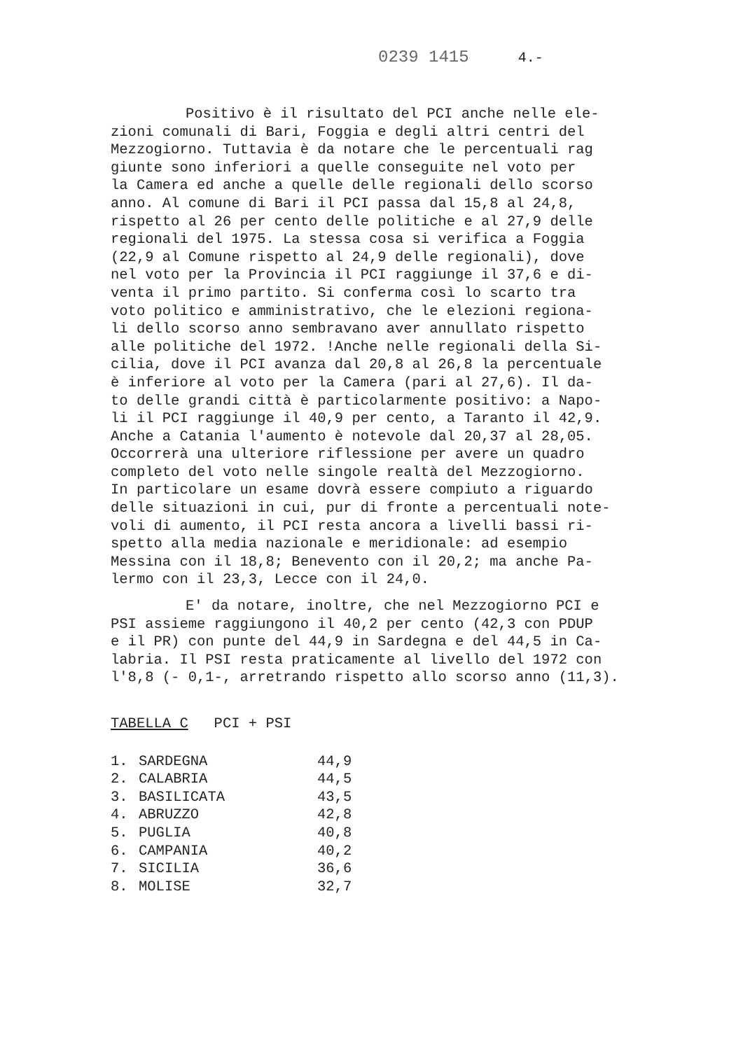0239 1415 4.-
Positivo è il risultato del PCI anche nelle ele- zioni comunali di Bari, Foggia e degli altri centri del Mezzogiorno. Tuttavia è da notare che le percentuali rag giunte sono inferiori a quelle conseguite nel voto per la Camera ed anche a quelle delle regionali dello scorso anno. Al comune di Bari il PCI passa dal 15,8 al 24,8, rispetto al 26 per cento delle politiche e al 27,9 delle regionali del 1975. La stessa cosa si verifica a Foggia (22,9 al Comune rispetto al 24,9 delle regionali), dove nel voto per la Provincia il PCI raggiunge il 37,6 e di- venta il primo partito. Si conferma così lo scarto tra voto politico e amministrativo, che le elezioni regiona- li dello scorso anno sembravano aver annullato rispetto alle politiche del 1972. !Anche nelle regionali della Si- cilia, dove il PCI avanza dal 20,8 al 26,8 la percentuale è inferiore al voto per la Camera (pari al 27,6). Il da- to delle grandi città è particolarmente positivo: a Napo- li il PCI raggiunge il 40,9 per cento, a Taranto il 42,9. Anche a Catania l'aumento è notevole dal 20,37 al 28,05. Occorrerà una ulteriore riflessione per avere un quadro completo del voto nelle singole realtà del Mezzogiorno. In particolare un esame dovrà essere compiuto a riguardo delle situazioni in cui, pur di fronte a percentuali note- voli di aumento, il PCI resta ancora a livelli bassi ri- spetto alla media nazionale e meridionale: ad esempio Messina con il 18,8; Benevento con il 20,2; ma anche Pa- lermo con il 23,3, Lecce con il 24,0.
E' da notare, inoltre, che nel Mezzogiorno PCI e PSI assieme raggiungono il 40,2 per cento (42,3 con PDUP e il PR) con punte del 44,9 in Sardegna e del 44,5 in Ca- labria. Il PSI resta praticamente al livello del 1972 con l'8,8 (- 0,1-, arretrando rispetto allo scorso anno (11,3).
TABELLA C PCI + PSI
| 1. | SARDEGNA | 44,9 |
| 2. | CALABRIA | 44,5 |
| 3. | BASILICATA | 43,5 |
| 4. | ABRUZZO | 42,8 |
| 5. | PUGLIA | 40,8 |
| 6. | CAMPANIA | 40,2 |
| 7. | SICILIA | 36,6 |
| 8. | MOLISE | 32,7 |